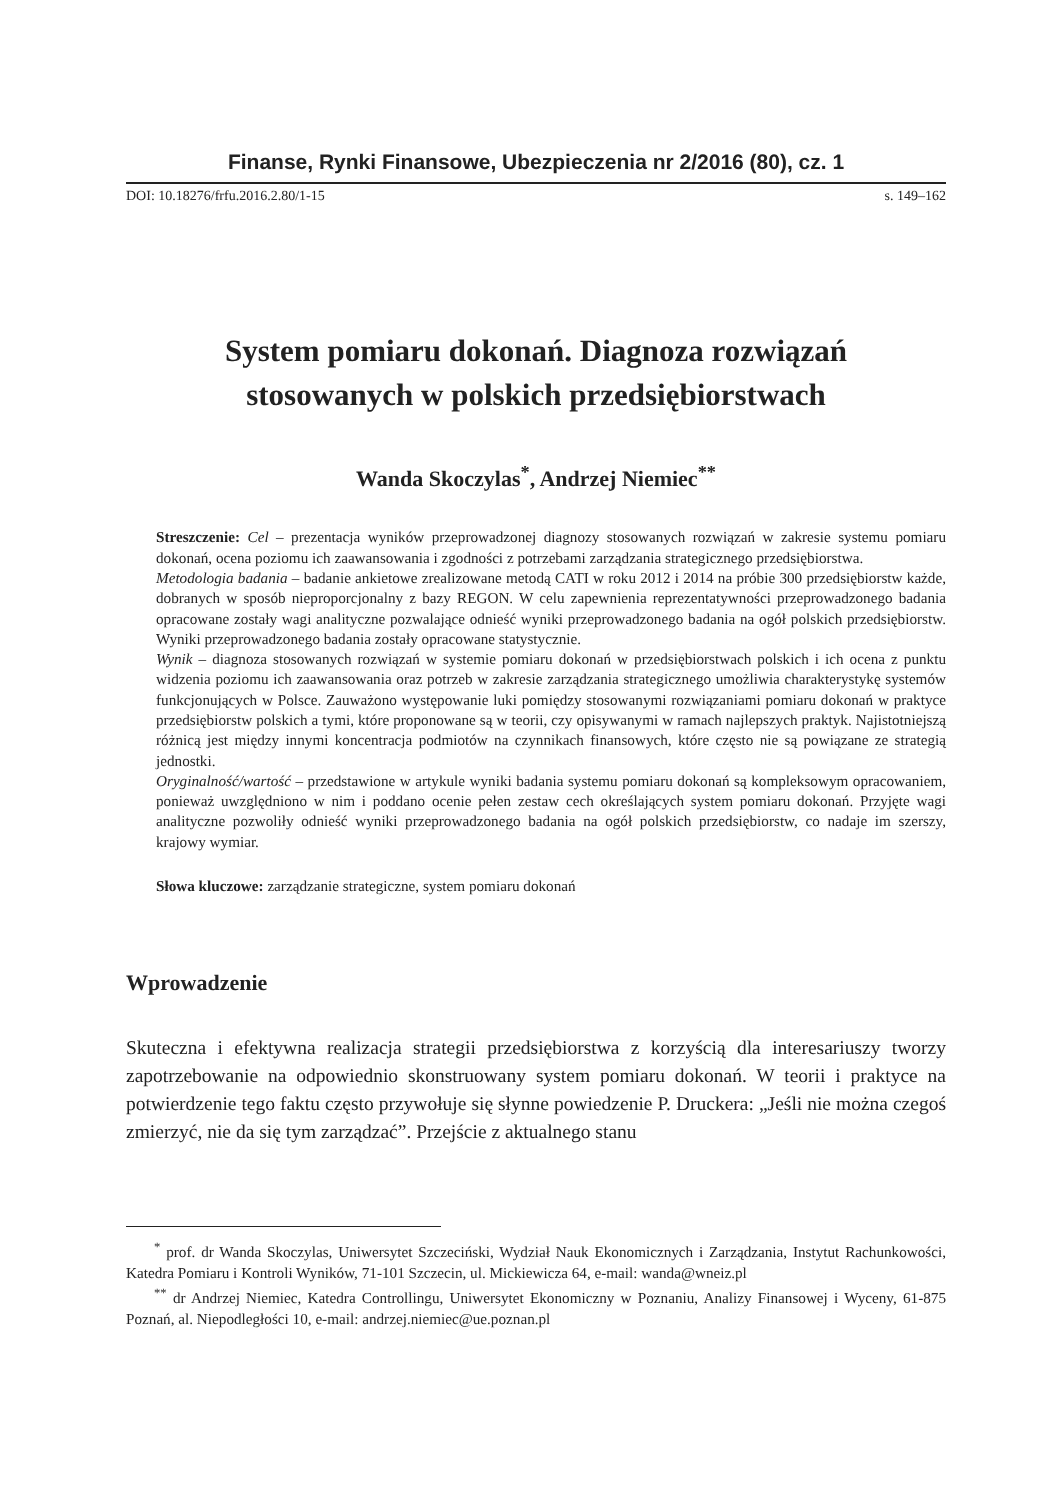Finanse, Rynki Finansowe, Ubezpieczenia nr 2/2016 (80), cz. 1
DOI: 10.18276/frfu.2016.2.80/1-15 s. 149–162
System pomiaru dokonań. Diagnoza rozwiązań
stosowanych w polskich przedsiębiorstwach
Wanda Skoczylas<sup>*</sup>, Andrzej Niemiec<sup>**</sup>
Streszczenie: Cel – prezentacja wyników przeprowadzonej diagnozy stosowanych rozwiązań w zakresie systemu pomiaru dokonań, ocena poziomu ich zaawansowania i zgodności z potrzebami zarządzania strategicznego przedsiębiorstwa.
Metodologia badania – badanie ankietowe zrealizowane metodą CATI w roku 2012 i 2014 na próbie 300 przedsiębiorstw każde, dobranych w sposób nieproporcjonalny z bazy REGON. W celu zapewnienia reprezentatywności przeprowadzonego badania opracowane zostały wagi analityczne pozwalające odnieść wyniki przeprowadzonego badania na ogół polskich przedsiębiorstw. Wyniki przeprowadzonego badania zostały opracowane statystycznie.
Wynik – diagnoza stosowanych rozwiązań w systemie pomiaru dokonań w przedsiębiorstwach polskich i ich ocena z punktu widzenia poziomu ich zaawansowania oraz potrzeb w zakresie zarządzania strategicznego umożliwia charakterystykę systemów funkcjonujących w Polsce. Zauważono występowanie luki pomiędzy stosowanymi rozwiązaniami pomiaru dokonań w praktyce przedsiębiorstw polskich a tymi, które proponowane są w teorii, czy opisywanymi w ramach najlepszych praktyk. Najistotniejszą różnicą jest między innymi koncentracja podmiotów na czynnikach finansowych, które często nie są powiązane ze strategią jednostki.
Oryginalność/wartość – przedstawione w artykule wyniki badania systemu pomiaru dokonań są kompleksowym opracowaniem, ponieważ uwzględniono w nim i poddano ocenie pełen zestaw cech określających system pomiaru dokonań. Przyjęte wagi analityczne pozwoliły odnieść wyniki przeprowadzonego badania na ogół polskich przedsiębiorstw, co nadaje im szerszy, krajowy wymiar.
Słowa kluczowe: zarządzanie strategiczne, system pomiaru dokonań
Wprowadzenie
Skuteczna i efektywna realizacja strategii przedsiębiorstwa z korzyścią dla interesariuszy tworzy zapotrzebowanie na odpowiednio skonstruowany system pomiaru dokonań. W teorii i praktyce na potwierdzenie tego faktu często przywołuje się słynne powiedzenie P. Druckera: „Jeśli nie można czegoś zmierzyć, nie da się tym zarządzać”. Przejście z aktualnego stanu
<sup>*</sup> prof. dr Wanda Skoczylas, Uniwersytet Szczeciński, Wydział Nauk Ekonomicznych i Zarządzania, Instytut Rachunkowości, Katedra Pomiaru i Kontroli Wyników, 71-101 Szczecin, ul. Mickiewicza 64, e-mail: wanda@wneiz.pl
<sup>**</sup> dr Andrzej Niemiec, Katedra Controllingu, Uniwersytet Ekonomiczny w Poznaniu, Analizy Finansowej i Wyceny, 61-875 Poznań, al. Niepodległości 10, e-mail: andrzej.niemiec@ue.poznan.pl